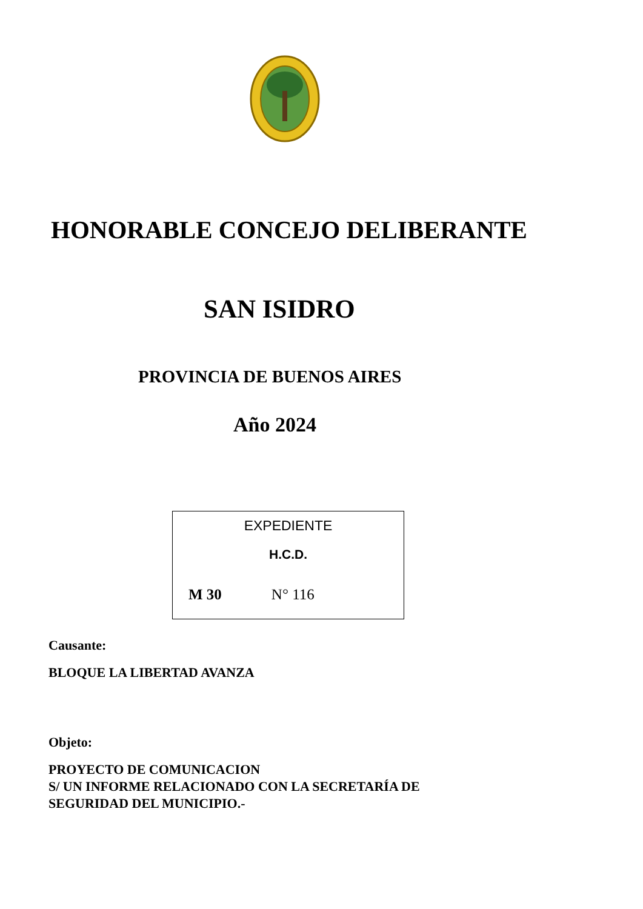HONORABLE CONCEJO DELIBERANTE
SAN ISIDRO
PROVINCIA DE BUENOS AIRES
Año 2024
EXPEDIENTE
H.C.D.
M 30 N° 116
Causante:
BLOQUE LA LIBERTAD AVANZA
Objeto:
PROYECTO DE COMUNICACION
S/ UN INFORME RELACIONADO CON LA SECRETARÍA DE
SEGURIDAD DEL MUNICIPIO.-